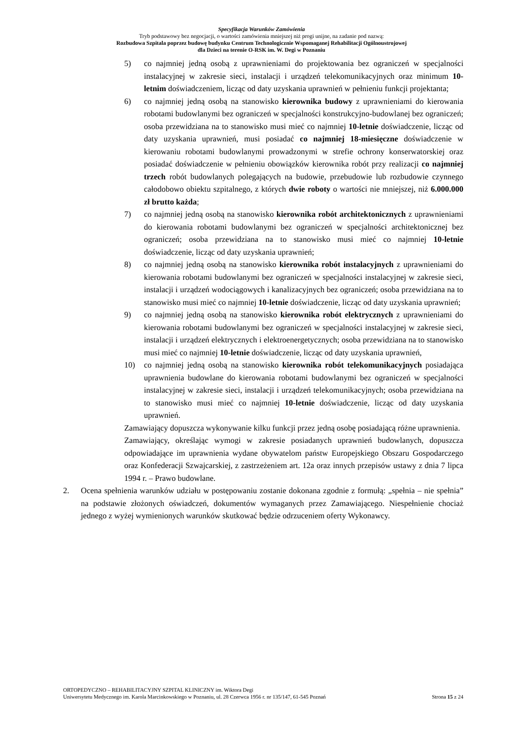Specyfikacja Warunków Zamówienia
Tryb podstawowy bez negocjacji, o wartości zamówienia mniejszej niż progi unijne, na zadanie pod nazwą:
Rozbudowa Szpitala poprzez budowę budynku Centrum Technologicznie Wspomaganej Rehabilitacji Ogólnoustrojowej
dla Dzieci na terenie O-RSK im. W. Degi w Poznaniu
5) co najmniej jedną osobą z uprawnieniami do projektowania bez ograniczeń w specjalności instalacyjnej w zakresie sieci, instalacji i urządzeń telekomunikacyjnych oraz minimum 10-letnim doświadczeniem, licząc od daty uzyskania uprawnień w pełnieniu funkcji projektanta;
6) co najmniej jedną osobą na stanowisko kierownika budowy z uprawnieniami do kierowania robotami budowlanymi bez ograniczeń w specjalności konstrukcyjno-budowlanej bez ograniczeń; osoba przewidziana na to stanowisko musi mieć co najmniej 10-letnie doświadczenie, licząc od daty uzyskania uprawnień, musi posiadać co najmniej 18-miesięczne doświadczenie w kierowaniu robotami budowlanymi prowadzonymi w strefie ochrony konserwatorskiej oraz posiadać doświadczenie w pełnieniu obowiązków kierownika robót przy realizacji co najmniej trzech robót budowlanych polegających na budowie, przebudowie lub rozbudowie czynnego całodobowo obiektu szpitalnego, z których dwie roboty o wartości nie mniejszej, niż 6.000.000 zł brutto każda;
7) co najmniej jedną osobą na stanowisko kierownika robót architektonicznych z uprawnieniami do kierowania robotami budowlanymi bez ograniczeń w specjalności architektonicznej bez ograniczeń; osoba przewidziana na to stanowisko musi mieć co najmniej 10-letnie doświadczenie, licząc od daty uzyskania uprawnień;
8) co najmniej jedną osobą na stanowisko kierownika robót instalacyjnych z uprawnieniami do kierowania robotami budowlanymi bez ograniczeń w specjalności instalacyjnej w zakresie sieci, instalacji i urządzeń wodociągowych i kanalizacyjnych bez ograniczeń; osoba przewidziana na to stanowisko musi mieć co najmniej 10-letnie doświadczenie, licząc od daty uzyskania uprawnień;
9) co najmniej jedną osobą na stanowisko kierownika robót elektrycznych z uprawnieniami do kierowania robotami budowlanymi bez ograniczeń w specjalności instalacyjnej w zakresie sieci, instalacji i urządzeń elektrycznych i elektroenergetycznych; osoba przewidziana na to stanowisko musi mieć co najmniej 10-letnie doświadczenie, licząc od daty uzyskania uprawnień,
10) co najmniej jedną osobą na stanowisko kierownika robót telekomunikacyjnych posiadająca uprawnienia budowlane do kierowania robotami budowlanymi bez ograniczeń w specjalności instalacyjnej w zakresie sieci, instalacji i urządzeń telekomunikacyjnych; osoba przewidziana na to stanowisko musi mieć co najmniej 10-letnie doświadczenie, licząc od daty uzyskania uprawnień.
Zamawiający dopuszcza wykonywanie kilku funkcji przez jedną osobę posiadającą różne uprawnienia.
Zamawiający, określając wymogi w zakresie posiadanych uprawnień budowlanych, dopuszcza odpowiadające im uprawnienia wydane obywatelom państw Europejskiego Obszaru Gospodarczego oraz Konfederacji Szwajcarskiej, z zastrzeżeniem art. 12a oraz innych przepisów ustawy z dnia 7 lipca 1994 r. – Prawo budowlane.
2. Ocena spełnienia warunków udziału w postępowaniu zostanie dokonana zgodnie z formułą: „spełnia – nie spełnia” na podstawie złożonych oświadczeń, dokumentów wymaganych przez Zamawiającego. Niespełnienie chociaż jednego z wyżej wymienionych warunków skutkować będzie odrzuceniem oferty Wykonawcy.
ORTOPEDYCZNO – REHABILITACYJNY SZPITAL KLINICZNY im. Wiktora Degi
Uniwersytetu Medycznego im. Karola Marcinkowskiego w Poznaniu, ul. 28 Czerwca 1956 r. nr 135/147, 61-545 Poznań Strona 15 z 24